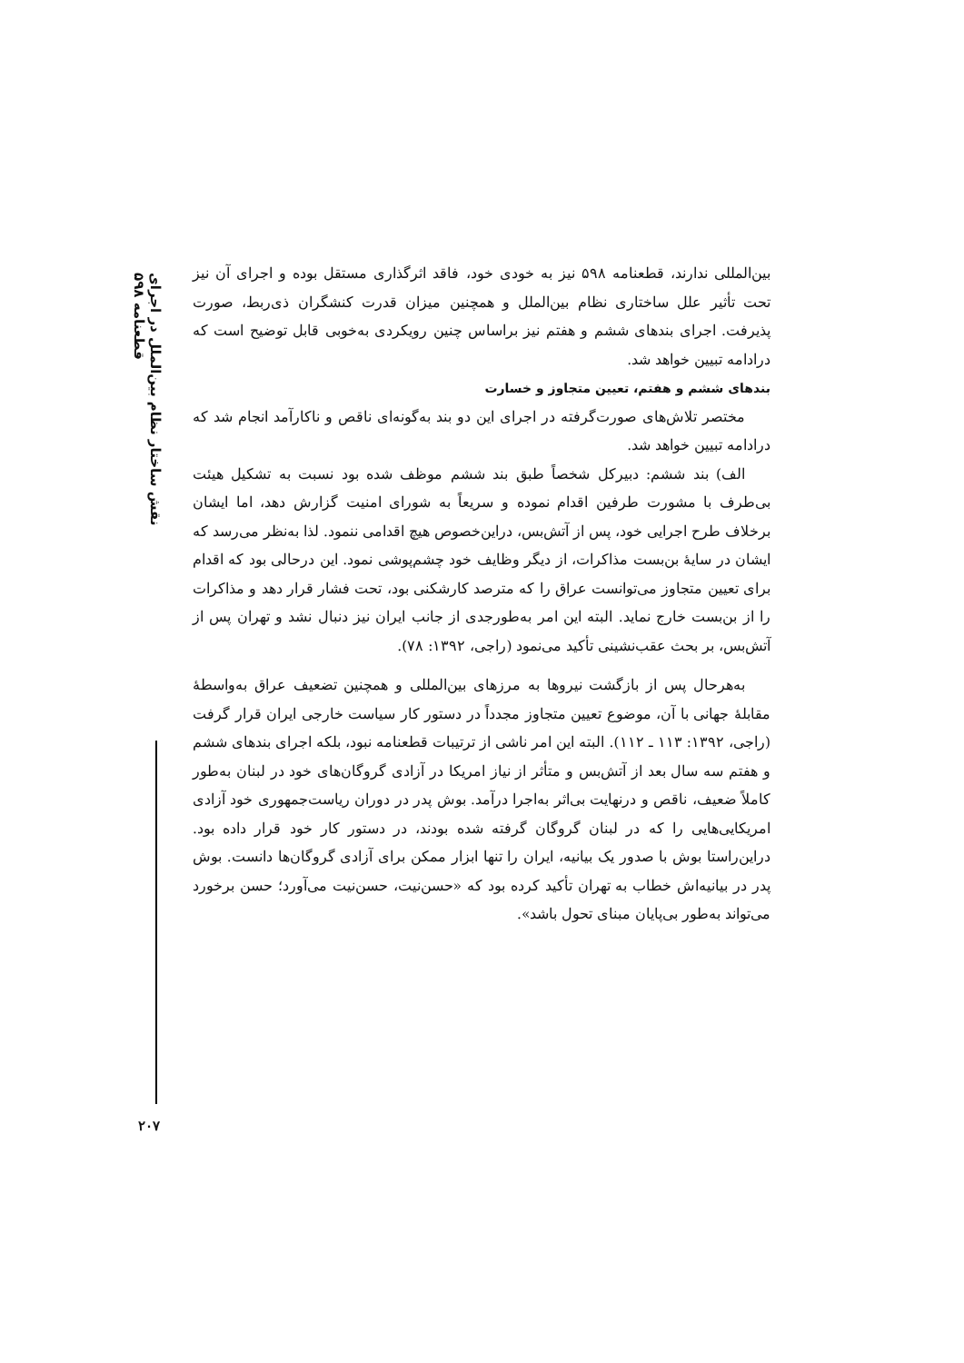نقش ساختار نظام بین‌الملل در اجرای قطعنامه ۵۹۸
بین‌المللی ندارند، قطعنامه ۵۹۸ نیز به خودی خود، فاقد اثرگذاری مستقل بوده و اجرای آن نیز تحت تأثیر علل ساختاری نظام بین‌الملل و همچنین میزان قدرت کنشگران ذی‌ربط، صورت پذیرفت. اجرای بندهای ششم و هفتم نیز براساس چنین رویکردی به‌خوبی قابل توضیح است که درادامه تبیین خواهد شد.
بندهای ششم و هفتم، تعیین متجاوز و خسارت
مختصر تلاش‌های صورت‌گرفته در اجرای این دو بند به‌گونه‌ای ناقص و ناکارآمد انجام شد که درادامه تبیین خواهد شد.
الف) بند ششم: دبیرکل شخصاً طبق بند ششم موظف شده بود نسبت به تشکیل هیئت بی‌طرف با مشورت طرفین اقدام نموده و سریعاً به شورای امنیت گزارش دهد، اما ایشان برخلاف طرح اجرایی خود، پس از آتش‌بس، دراین‌خصوص هیچ اقدامی ننمود. لذا به‌نظر می‌رسد که ایشان در سایهٔ بن‌بست مذاکرات، از دیگر وظایف خود چشم‌پوشی نمود. این درحالی بود که اقدام برای تعیین متجاوز می‌توانست عراق را که مترصد کارشکنی بود، تحت فشار قرار دهد و مذاکرات را از بن‌بست خارج نماید. البته این امر به‌طورجدی از جانب ایران نیز دنبال نشد و تهران پس از آتش‌بس، بر بحث عقب‌نشینی تأکید می‌نمود (راجی، ۱۳۹۲: ۷۸).
به‌هرحال پس از بازگشت نیروها به مرزهای بین‌المللی و همچنین تضعیف عراق به‌واسطهٔ مقابلهٔ جهانی با آن، موضوع تعیین متجاوز مجدداً در دستور کار سیاست خارجی ایران قرار گرفت (راجی، ۱۳۹۲: ۱۱۳ ـ ۱۱۲). البته این امر ناشی از ترتیبات قطعنامه نبود، بلکه اجرای بندهای ششم و هفتم سه سال بعد از آتش‌بس و متأثر از نیاز امریکا در آزادی گروگان‌های خود در لبنان به‌طور کاملاً ضعیف، ناقص و درنهایت بی‌اثر به‌اجرا درآمد. بوش پدر در دوران ریاست‌جمهوری خود آزادی امریکایی‌هایی را که در لبنان گروگان گرفته شده بودند، در دستور کار خود قرار داده بود. دراین‌راستا بوش با صدور یک بیانیه، ایران را تنها ابزار ممکن برای آزادی گروگان‌ها دانست. بوش پدر در بیانیه‌اش خطاب به تهران تأکید کرده بود که «حسن‌نیت، حسن‌نیت می‌آورد؛ حسن برخورد می‌تواند به‌طور بی‌پایان مبنای تحول باشد».
۲۰۷